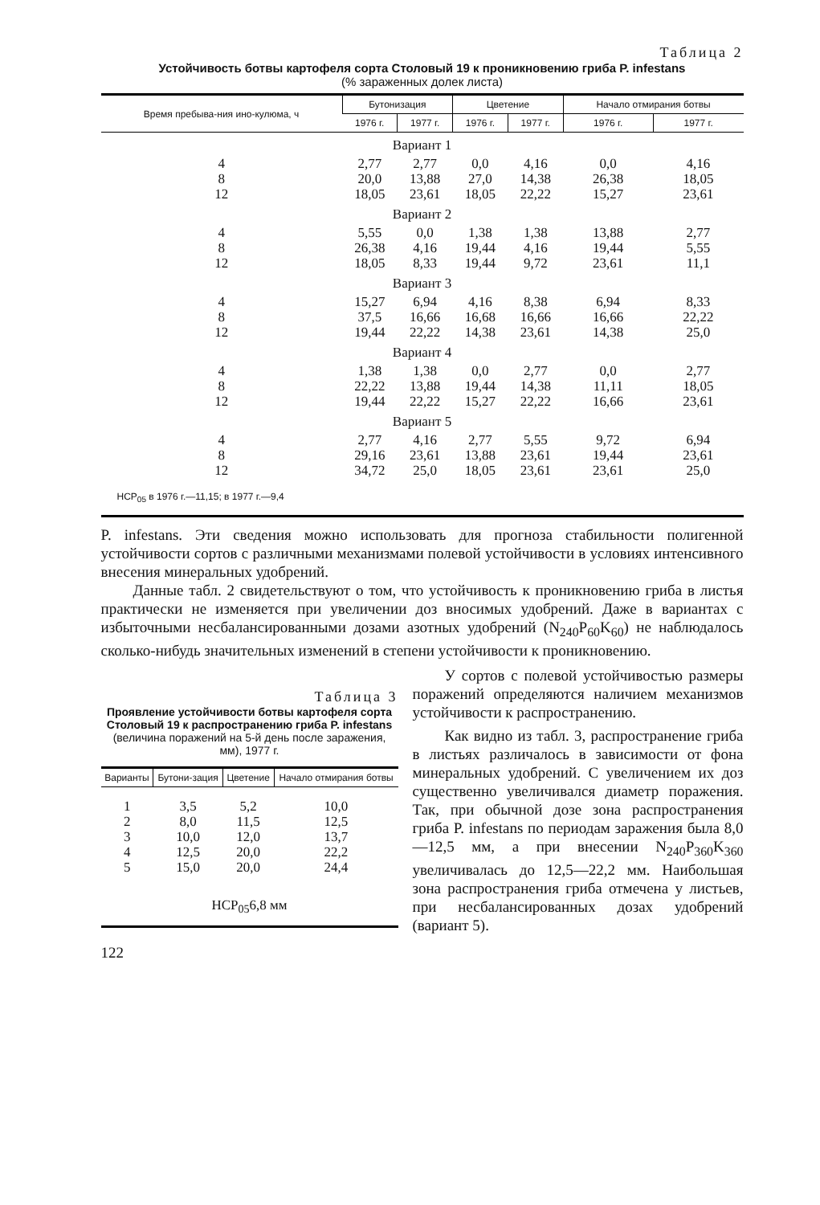Таблица 2
Устойчивость ботвы картофеля сорта Столовый 19 к проникновению гриба P. infestans
(% зараженных долек листа)
| Время пребыва-ния ино-кулюма, ч | Бутонизация | | Цветение | | Начало отмирания ботвы | |
| --- | --- | --- | --- | --- | --- | --- |
| | 1976 г. | 1977 г. | 1976 г. | 1977 г. | 1976 г. | 1977 г. |
| Вариант 1 | | | | | | |
| 4 | 2,77 | 2,77 | 0,0 | 4,16 | 0,0 | 4,16 |
| 8 | 20,0 | 13,88 | 27,0 | 14,38 | 26,38 | 18,05 |
| 12 | 18,05 | 23,61 | 18,05 | 22,22 | 15,27 | 23,61 |
| Вариант 2 | | | | | | |
| 4 | 5,55 | 0,0 | 1,38 | 1,38 | 13,88 | 2,77 |
| 8 | 26,38 | 4,16 | 19,44 | 4,16 | 19,44 | 5,55 |
| 12 | 18,05 | 8,33 | 19,44 | 9,72 | 23,61 | 11,1 |
| Вариант 3 | | | | | | |
| 4 | 15,27 | 6,94 | 4,16 | 8,38 | 6,94 | 8,33 |
| 8 | 37,5 | 16,66 | 16,68 | 16,66 | 16,66 | 22,22 |
| 12 | 19,44 | 22,22 | 14,38 | 23,61 | 14,38 | 25,0 |
| Вариант 4 | | | | | | |
| 4 | 1,38 | 1,38 | 0,0 | 2,77 | 0,0 | 2,77 |
| 8 | 22,22 | 13,88 | 19,44 | 14,38 | 11,11 | 18,05 |
| 12 | 19,44 | 22,22 | 15,27 | 22,22 | 16,66 | 23,61 |
| Вариант 5 | | | | | | |
| 4 | 2,77 | 4,16 | 2,77 | 5,55 | 9,72 | 6,94 |
| 8 | 29,16 | 23,61 | 13,88 | 23,61 | 19,44 | 23,61 |
| 12 | 34,72 | 25,0 | 18,05 | 23,61 | 23,61 | 25,0 |
| НСР<sub>05</sub> в 1976 г.—11,15; в 1977 г.—9,4 | | | | | | |
P. infestans. Эти сведения можно использовать для прогноза стабильности полигенной устойчивости сортов с различными механизмами полевой устойчивости в условиях интенсивного внесения минеральных удобрений.
Данные табл. 2 свидетельствуют о том, что устойчивость к проникновению гриба в листья практически не изменяется при увеличении доз вносимых удобрений. Даже в вариантах с избыточными несбалансированными дозами азотных удобрений (N<sub>240</sub>P<sub>60</sub>K<sub>60</sub>) не наблюдалось сколько-нибудь значительных изменений в степени устойчивости к проникновению.
Таблица 3
Проявление устойчивости ботвы картофеля сорта Столовый 19 к распространению гриба P. infestans
(величина поражений на 5-й день после заражения, мм), 1977 г.
| Варианты | Бутони-зация | Цветение | Начало отмирания ботвы |
| --- | --- | --- | --- |
| 1 | 3,5 | 5,2 | 10,0 |
| 2 | 8,0 | 11,5 | 12,5 |
| 3 | 10,0 | 12,0 | 13,7 |
| 4 | 12,5 | 20,0 | 22,2 |
| 5 | 15,0 | 20,0 | 24,4 |
| НСР<sub>05</sub>6,8 мм | | | |
122
У сортов с полевой устойчивостью размеры поражений определяются наличием механизмов устойчивости к распространению.
Как видно из табл. 3, распространение гриба в листьях различалось в зависимости от фона минеральных удобрений. С увеличением их доз существенно увеличивался диаметр поражения. Так, при обычной дозе зона распространения гриба P. infestans по периодам заражения была 8,0—12,5 мм, а при внесении N<sub>240</sub>P<sub>360</sub>K<sub>360</sub> увеличивалась до 12,5—22,2 мм. Наибольшая зона распространения гриба отмечена у листьев, при несбалансированных дозах удобрений (вариант 5).